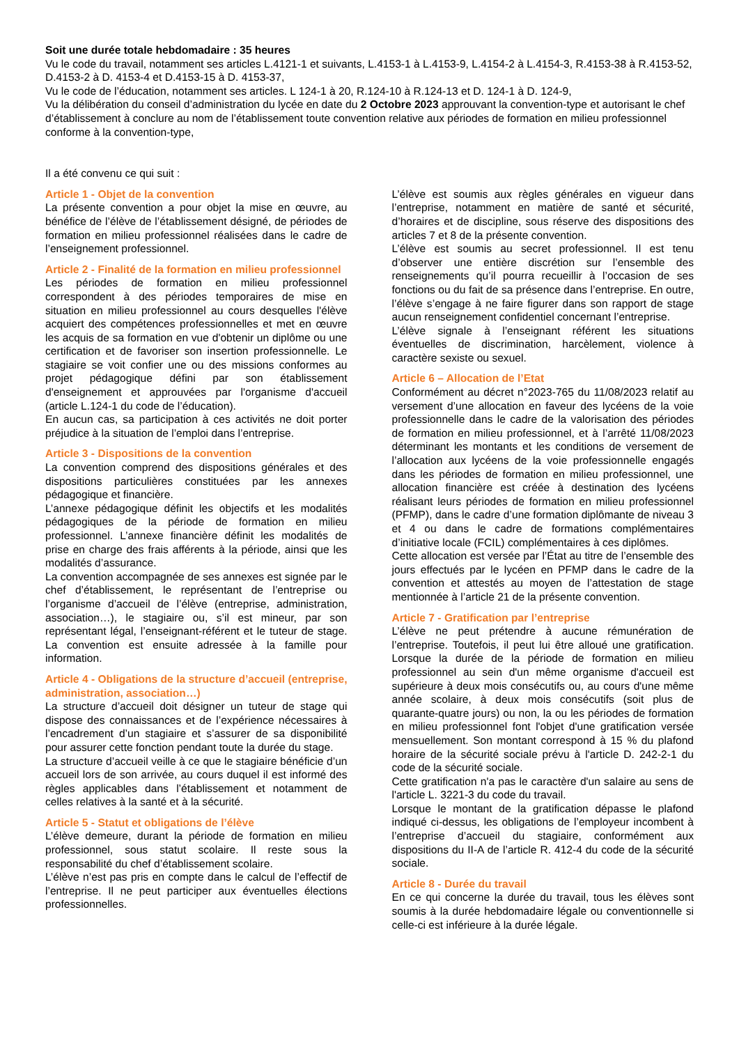Soit une durée totale hebdomadaire : 35 heures
Vu le code du travail, notamment ses articles L.4121-1 et suivants, L.4153-1 à L.4153-9, L.4154-2 à L.4154-3, R.4153-38 à R.4153-52, D.4153-2 à D. 4153-4 et D.4153-15 à D. 4153-37,
Vu le code de l’éducation, notamment ses articles. L 124-1 à 20, R.124-10 à R.124-13 et D. 124-1 à D. 124-9,
Vu la délibération du conseil d’administration du lycée en date du 2 Octobre 2023 approuvant la convention-type et autorisant le chef d’établissement à conclure au nom de l’établissement toute convention relative aux périodes de formation en milieu professionnel conforme à la convention-type,
Il a été convenu ce qui suit :
Article 1 - Objet de la convention
La présente convention a pour objet la mise en œuvre, au bénéfice de l’élève de l’établissement désigné, de périodes de formation en milieu professionnel réalisées dans le cadre de l’enseignement professionnel.
Article 2 - Finalité de la formation en milieu professionnel
Les périodes de formation en milieu professionnel correspondent à des périodes temporaires de mise en situation en milieu professionnel au cours desquelles l'élève acquiert des compétences professionnelles et met en œuvre les acquis de sa formation en vue d'obtenir un diplôme ou une certification et de favoriser son insertion professionnelle. Le stagiaire se voit confier une ou des missions conformes au projet pédagogique défini par son établissement d'enseignement et approuvées par l'organisme d'accueil (article L.124-1 du code de l’éducation).
En aucun cas, sa participation à ces activités ne doit porter préjudice à la situation de l’emploi dans l’entreprise.
Article 3 - Dispositions de la convention
La convention comprend des dispositions générales et des dispositions particulières constituées par les annexes pédagogique et financière.
L’annexe pédagogique définit les objectifs et les modalités pédagogiques de la période de formation en milieu professionnel. L’annexe financière définit les modalités de prise en charge des frais afférents à la période, ainsi que les modalités d’assurance.
La convention accompagnée de ses annexes est signée par le chef d’établissement, le représentant de l’entreprise ou l’organisme d’accueil de l’élève (entreprise, administration, association…), le stagiaire ou, s’il est mineur, par son représentant légal, l’enseignant-référent et le tuteur de stage. La convention est ensuite adressée à la famille pour information.
Article 4 - Obligations de la structure d’accueil (entreprise, administration, association…)
La structure d’accueil doit désigner un tuteur de stage qui dispose des connaissances et de l’expérience nécessaires à l’encadrement d’un stagiaire et s’assurer de sa disponibilité pour assurer cette fonction pendant toute la durée du stage.
La structure d’accueil veille à ce que le stagiaire bénéficie d’un accueil lors de son arrivée, au cours duquel il est informé des règles applicables dans l’établissement et notamment de celles relatives à la santé et à la sécurité.
Article 5 - Statut et obligations de l’élève
L’élève demeure, durant la période de formation en milieu professionnel, sous statut scolaire. Il reste sous la responsabilité du chef d’établissement scolaire.
L’élève n’est pas pris en compte dans le calcul de l’effectif de l’entreprise. Il ne peut participer aux éventuelles élections professionnelles.
L’élève est soumis aux règles générales en vigueur dans l’entreprise, notamment en matière de santé et sécurité, d’horaires et de discipline, sous réserve des dispositions des articles 7 et 8 de la présente convention.
L’élève est soumis au secret professionnel. Il est tenu d’observer une entière discrétion sur l’ensemble des renseignements qu’il pourra recueillir à l’occasion de ses fonctions ou du fait de sa présence dans l’entreprise. En outre, l’élève s’engage à ne faire figurer dans son rapport de stage aucun renseignement confidentiel concernant l’entreprise.
L’élève signale à l’enseignant référent les situations éventuelles de discrimination, harcèlement, violence à caractère sexiste ou sexuel.
Article 6 – Allocation de l’Etat
Conformément au décret n°2023-765 du 11/08/2023 relatif au versement d’une allocation en faveur des lycéens de la voie professionnelle dans le cadre de la valorisation des périodes de formation en milieu professionnel, et à l’arrêté 11/08/2023 déterminant les montants et les conditions de versement de l’allocation aux lycéens de la voie professionnelle engagés dans les périodes de formation en milieu professionnel, une allocation financière est créée à destination des lycéens réalisant leurs périodes de formation en milieu professionnel (PFMP), dans le cadre d’une formation diplômante de niveau 3 et 4 ou dans le cadre de formations complémentaires d’initiative locale (FCIL) complémentaires à ces diplômes.
Cette allocation est versée par l’État au titre de l’ensemble des jours effectués par le lycéen en PFMP dans le cadre de la convention et attestés au moyen de l’attestation de stage mentionnée à l’article 21 de la présente convention.
Article 7 - Gratification par l’entreprise
L’élève ne peut prétendre à aucune rémunération de l’entreprise. Toutefois, il peut lui être alloué une gratification. Lorsque la durée de la période de formation en milieu professionnel au sein d'un même organisme d'accueil est supérieure à deux mois consécutifs ou, au cours d'une même année scolaire, à deux mois consécutifs (soit plus de quarante-quatre jours) ou non, la ou les périodes de formation en milieu professionnel font l'objet d'une gratification versée mensuellement. Son montant correspond à 15 % du plafond horaire de la sécurité sociale prévu à l'article D. 242-2-1 du code de la sécurité sociale.
Cette gratification n'a pas le caractère d'un salaire au sens de l'article L. 3221-3 du code du travail.
Lorsque le montant de la gratification dépasse le plafond indiqué ci-dessus, les obligations de l’employeur incombent à l’entreprise d’accueil du stagiaire, conformément aux dispositions du II-A de l’article R. 412-4 du code de la sécurité sociale.
Article 8 - Durée du travail
En ce qui concerne la durée du travail, tous les élèves sont soumis à la durée hebdomadaire légale ou conventionnelle si celle-ci est inférieure à la durée légale.